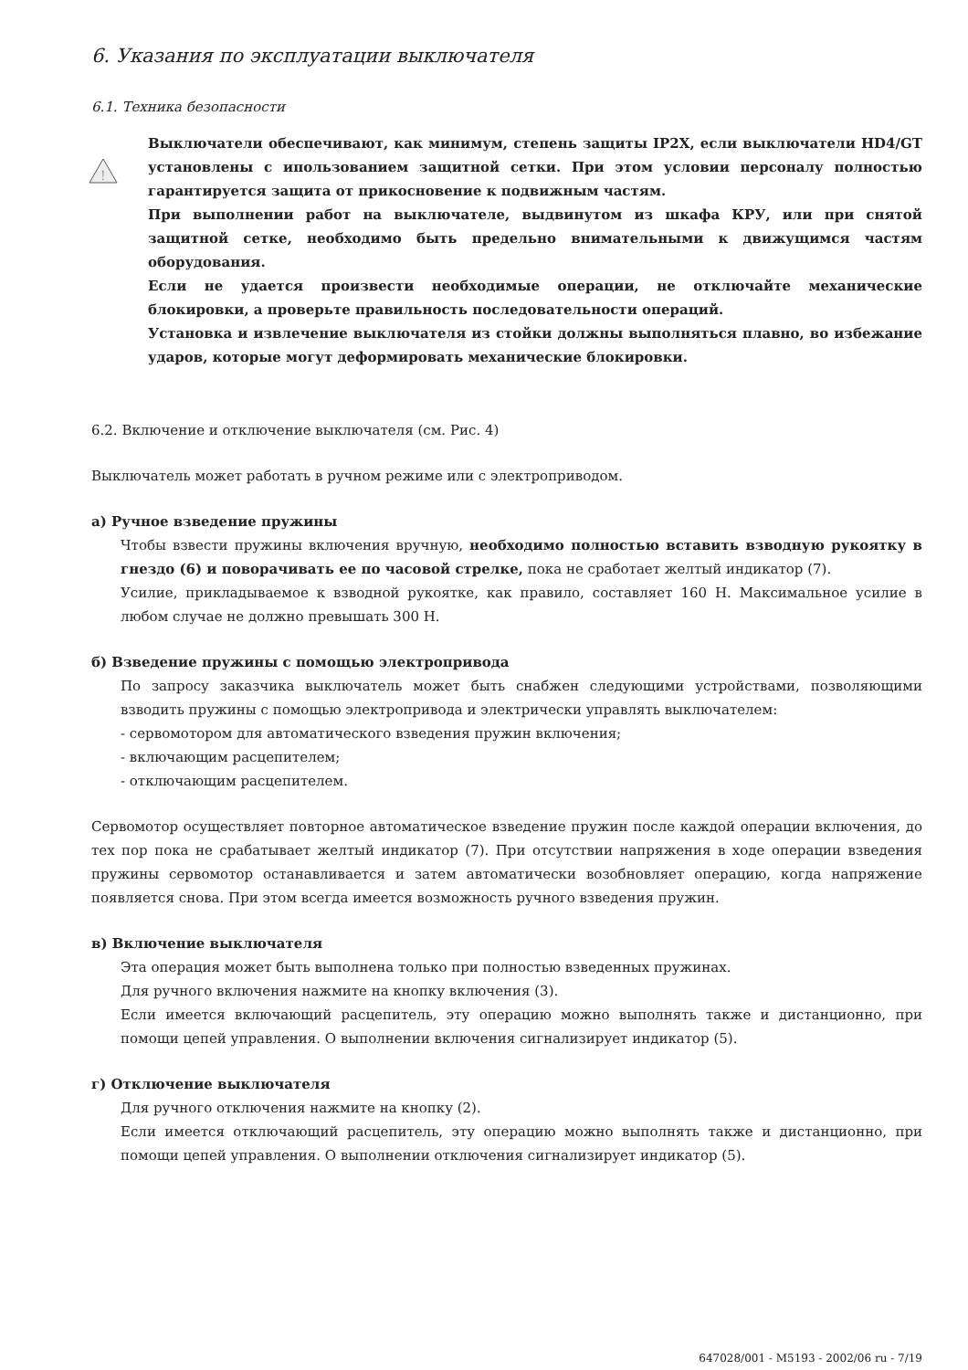6. Указания по эксплуатации выключателя
6.1. Техника безопасности
!
Выключатели обеспечивают, как минимум, степень защиты IP2X, если выключатели HD4/GT установлены с ипользованием защитной сетки. При этом условии персоналу полностью гарантируется защита от прикосновение к подвижным частям.
При выполнении работ на выключателе, выдвинутом из шкафа КРУ, или при снятой защитной сетке, необходимо быть предельно внимательными к движущимся частям оборудования.
Если не удается произвести необходимые операции, не отключайте механические блокировки, а проверьте правильность последовательности операций.
Установка и извлечение выключателя из стойки должны выполняться плавно, во избежание ударов, которые могут деформировать механические блокировки.
6.2. Включение и отключение выключателя (см. Рис. 4)
Выключатель может работать в ручном режиме или с электроприводом.
а) Ручное взведение пружины
Чтобы взвести пружины включения вручную, необходимо полностью вставить взводную рукоятку в гнездо (6) и поворачивать ее по часовой стрелке, пока не сработает желтый индикатор (7).
Усилие, прикладываемое к взводной рукоятке, как правило, составляет 160 Н. Максимальное усилие в любом случае не должно превышать 300 Н.
б) Взведение пружины с помощью электропривода
По запросу заказчика выключатель может быть снабжен следующими устройствами, позволяющими взводить пружины с помощью электропривода и электрически управлять выключателем:
- сервомотором для автоматического взведения пружин включения;
- включающим расцепителем;
- отключающим расцепителем.
Сервомотор осуществляет повторное автоматическое взведение пружин после каждой операции включения, до тех пор пока не срабатывает желтый индикатор (7). При отсутствии напряжения в ходе операции взведения пружины сервомотор останавливается и затем автоматически возобновляет операцию, когда напряжение появляется снова. При этом всегда имеется возможность ручного взведения пружин.
в) Включение выключателя
Эта операция может быть выполнена только при полностью взведенных пружинах.
Для ручного включения нажмите на кнопку включения (3).
Если имеется включающий расцепитель, эту операцию можно выполнять также и дистанционно, при помощи цепей управления. О выполнении включения сигнализирует индикатор (5).
г) Отключение выключателя
Для ручного отключения нажмите на кнопку (2).
Если имеется отключающий расцепитель, эту операцию можно выполнять также и дистанционно, при помощи цепей управления. О выполнении отключения сигнализирует индикатор (5).
647028/001 - M5193 - 2002/06 ru - 7/19